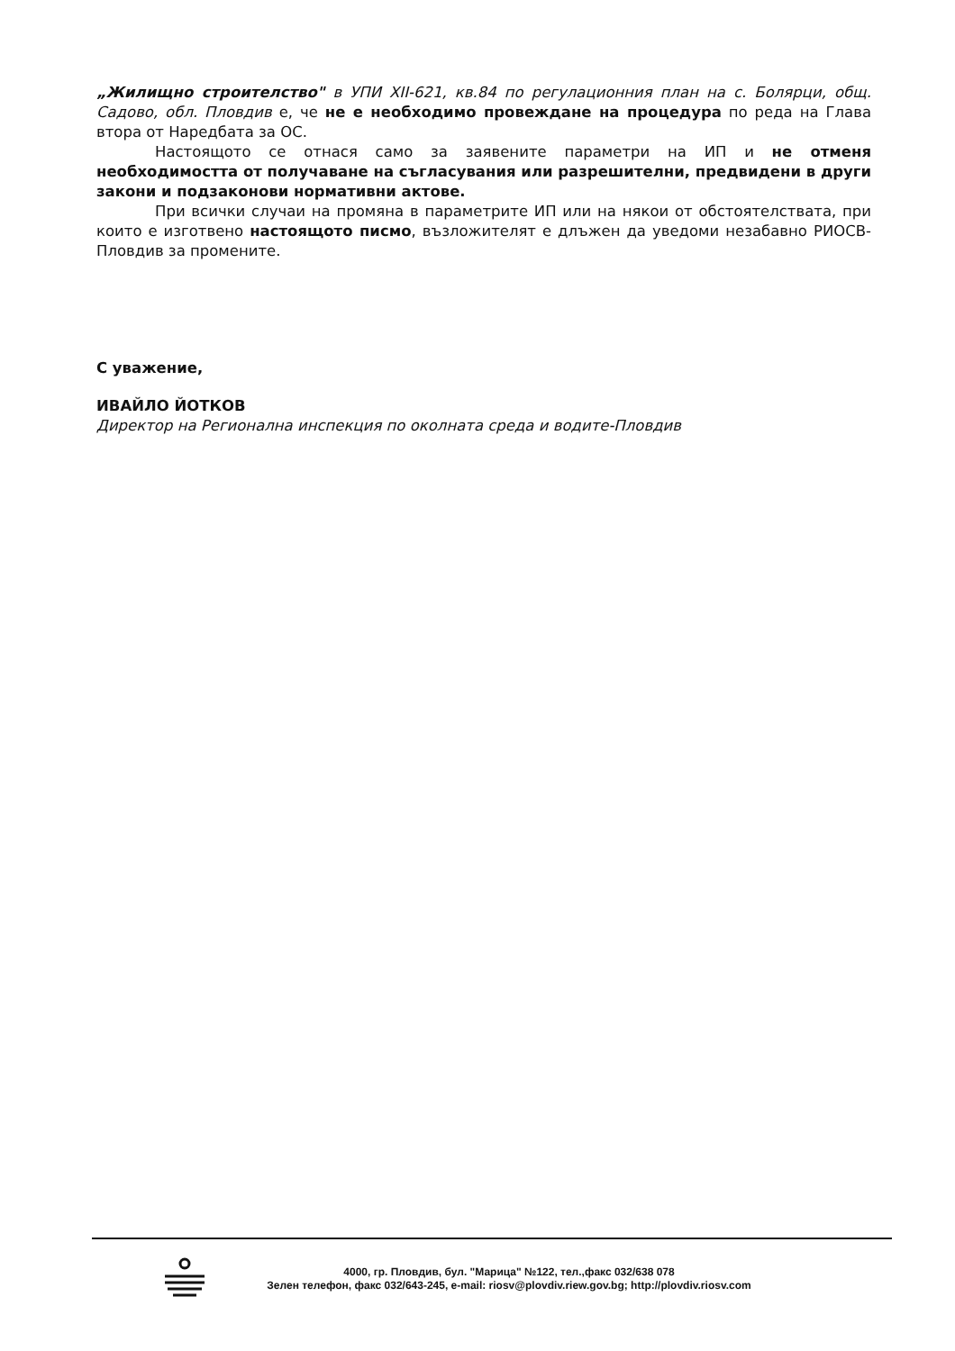„Жилищно строителство" в УПИ XII-621, кв.84 по регулационния план на с. Болярци, общ. Садово, обл. Пловдив е, че не е необходимо провеждане на процедура по реда на Глава втора от Наредбата за ОС.
Настоящото се отнася само за заявените параметри на ИП и не отменя необходимостта от получаване на съгласувания или разрешителни, предвидени в други закони и подзаконови нормативни актове.
При всички случаи на промяна в параметрите ИП или на някои от обстоятелствата, при които е изготвено настоящото писмо, възложителят е длъжен да уведоми незабавно РИОСВ-Пловдив за промените.
С уважение,
ИВАЙЛО ЙОТКОВ
Директор на Регионална инспекция по околната среда и водите-Пловдив
4000, гр. Пловдив, бул. "Марица" №122, тел.,факс 032/638 078
Зелен телефон, факс 032/643-245, e-mail: riosv@plovdiv.riew.gov.bg; http://plovdiv.riosv.com